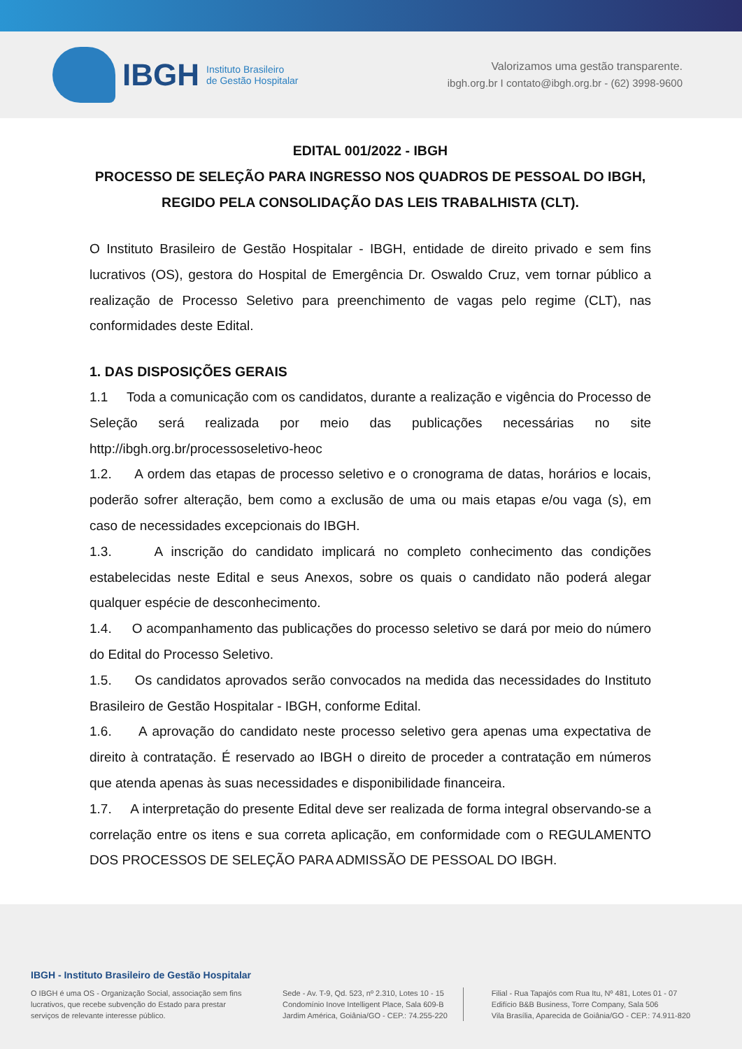IBGH Instituto Brasileiro
de Gestão Hospitalar
Valorizamos uma gestão transparente.
ibgh.org.br I contato@ibgh.org.br - (62) 3998-9600
EDITAL 001/2022 - IBGH
PROCESSO DE SELEÇÃO PARA INGRESSO NOS QUADROS DE PESSOAL DO IBGH, REGIDO PELA CONSOLIDAÇÃO DAS LEIS TRABALHISTA (CLT).
O Instituto Brasileiro de Gestão Hospitalar - IBGH, entidade de direito privado e sem fins lucrativos (OS), gestora do Hospital de Emergência Dr. Oswaldo Cruz, vem tornar público a realização de Processo Seletivo para preenchimento de vagas pelo regime (CLT), nas conformidades deste Edital.
1. DAS DISPOSIÇÕES GERAIS
1.1 Toda a comunicação com os candidatos, durante a realização e vigência do Processo de Seleção será realizada por meio das publicações necessárias no site http://ibgh.org.br/processoseletivo-heoc
1.2. A ordem das etapas de processo seletivo e o cronograma de datas, horários e locais, poderão sofrer alteração, bem como a exclusão de uma ou mais etapas e/ou vaga (s), em caso de necessidades excepcionais do IBGH.
1.3. A inscrição do candidato implicará no completo conhecimento das condições estabelecidas neste Edital e seus Anexos, sobre os quais o candidato não poderá alegar qualquer espécie de desconhecimento.
1.4. O acompanhamento das publicações do processo seletivo se dará por meio do número do Edital do Processo Seletivo.
1.5. Os candidatos aprovados serão convocados na medida das necessidades do Instituto Brasileiro de Gestão Hospitalar - IBGH, conforme Edital.
1.6. A aprovação do candidato neste processo seletivo gera apenas uma expectativa de direito à contratação. É reservado ao IBGH o direito de proceder a contratação em números que atenda apenas às suas necessidades e disponibilidade financeira.
1.7. A interpretação do presente Edital deve ser realizada de forma integral observando-se a correlação entre os itens e sua correta aplicação, em conformidade com o REGULAMENTO DOS PROCESSOS DE SELEÇÃO PARA ADMISSÃO DE PESSOAL DO IBGH.
IBGH - Instituto Brasileiro de Gestão Hospitalar
O IBGH é uma OS - Organização Social, associação sem fins lucrativos, que recebe subvenção do Estado para prestar serviços de relevante interesse público.
Sede - Av. T-9, Qd. 523, nº 2.310, Lotes 10 - 15
Condomínio Inove Intelligent Place, Sala 609-B
Jardim América, Goiânia/GO - CEP.: 74.255-220
Filial - Rua Tapajós com Rua Itu, Nº 481, Lotes 01 - 07
Edifício B&B Business, Torre Company, Sala 506
Vila Brasília, Aparecida de Goiânia/GO - CEP.: 74.911-820